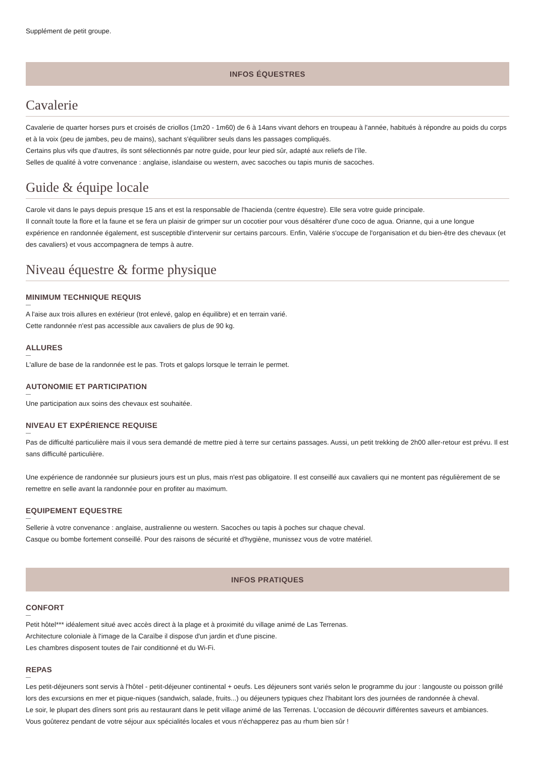Supplément de petit groupe.
INFOS ÉQUESTRES
Cavalerie
Cavalerie de quarter horses purs et croisés de criollos (1m20 - 1m60) de 6 à 14ans vivant dehors en troupeau à l'année, habitués à répondre au poids du corps et à la voix (peu de jambes, peu de mains), sachant s'équilibrer seuls dans les passages compliqués.
Certains plus vifs que d'autres, ils sont sélectionnés par notre guide, pour leur pied sûr, adapté aux reliefs de l’île.
Selles de qualité à votre convenance : anglaise, islandaise ou western, avec sacoches ou tapis munis de sacoches.
Guide & équipe locale
Carole vit dans le pays depuis presque 15 ans et est la responsable de l'hacienda (centre équestre). Elle sera votre guide principale.
Il connaît toute la flore et la faune et se fera un plaisir de grimper sur un cocotier pour vous désaltérer d'une coco de agua. Orianne, qui a une longue expérience en randonnée également, est susceptible d'intervenir sur certains parcours. Enfin, Valérie s'occupe de l'organisation et du bien-être des chevaux (et des cavaliers) et vous accompagnera de temps à autre.
Niveau équestre & forme physique
MINIMUM TECHNIQUE REQUIS
A l'aise aux trois allures en extérieur (trot enlevé, galop en équilibre) et en terrain varié.
Cette randonnée n'est pas accessible aux cavaliers de plus de 90 kg.
ALLURES
L'allure de base de la randonnée est le pas. Trots et galops lorsque le terrain le permet.
AUTONOMIE ET PARTICIPATION
Une participation aux soins des chevaux est souhaitée.
NIVEAU ET EXPÉRIENCE REQUISE
Pas de difficulté particulière mais il vous sera demandé de mettre pied à terre sur certains passages. Aussi, un petit trekking de 2h00 aller-retour est prévu. Il est sans difficulté particulière.
Une expérience de randonnée sur plusieurs jours est un plus, mais n'est pas obligatoire. Il est conseillé aux cavaliers qui ne montent pas régulièrement de se remettre en selle avant la randonnée pour en profiter au maximum.
EQUIPEMENT EQUESTRE
Sellerie à votre convenance : anglaise, australienne ou western. Sacoches ou tapis à poches sur chaque cheval.
Casque ou bombe fortement conseillé. Pour des raisons de sécurité et d'hygiène, munissez vous de votre matériel.
INFOS PRATIQUES
CONFORT
Petit hôtel*** idéalement situé avec accès direct à la plage et à proximité du village animé de Las Terrenas.
Architecture coloniale à l'image de la Caraïbe il dispose d'un jardin et d'une piscine.
Les chambres disposent toutes de l'air conditionné et du Wi-Fi.
REPAS
Les petit-déjeuners sont servis à l'hôtel - petit-déjeuner continental + oeufs. Les déjeuners sont variés selon le programme du jour : langouste ou poisson grillé lors des excursions en mer et pique-niques (sandwich, salade, fruits...) ou déjeuners typiques chez l'habitant lors des journées de randonnée à cheval.
Le soir, le plupart des dîners sont pris au restaurant dans le petit village animé de las Terrenas. L'occasion de découvrir différentes saveurs et ambiances.
Vous goûterez pendant de votre séjour aux spécialités locales et vous n'échapperez pas au rhum bien sûr !